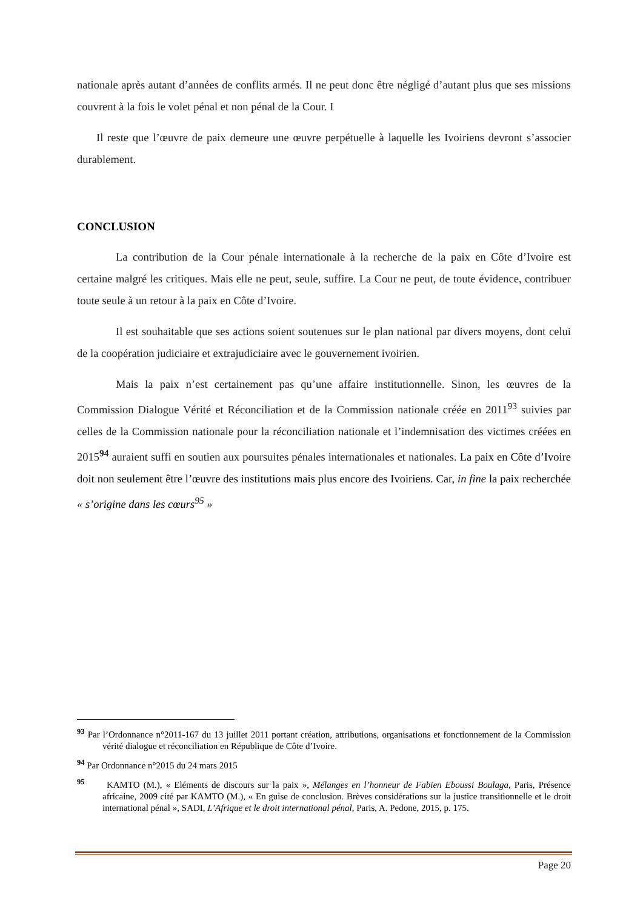nationale après autant d’années de conflits armés. Il ne peut donc être négligé d’autant plus que ses missions couvrent à la fois le volet pénal et non pénal de la Cour. I
Il reste que l’œuvre de paix demeure une œuvre perpétuelle à laquelle les Ivoiriens devront s’associer durablement.
CONCLUSION
La contribution de la Cour pénale internationale à la recherche de la paix en Côte d’Ivoire est certaine malgré les critiques. Mais elle ne peut, seule, suffire. La Cour ne peut, de toute évidence, contribuer toute seule à un retour à la paix en Côte d’Ivoire.
Il est souhaitable que ses actions soient soutenues sur le plan national par divers moyens, dont celui de la coopération judiciaire et extrajudiciaire avec le gouvernement ivoirien.
Mais la paix n’est certainement pas qu’une affaire institutionnelle. Sinon, les œuvres de la Commission Dialogue Vérité et Réconciliation et de la Commission nationale créée en 2011<sup>93</sup> suivies par celles de la Commission nationale pour la réconciliation nationale et l’indemnisation des victimes créées en 2015<sup>94</sup> auraient suffi en soutien aux poursuites pénales internationales et nationales. La paix en Côte d’Ivoire doit non seulement être l’œuvre des institutions mais plus encore des Ivoiriens. Car, in fine la paix recherchée « s’origine dans les cœurs<sup>95</sup> »
<sup>93</sup> Par l’Ordonnance n°2011-167 du 13 juillet 2011 portant création, attributions, organisations et fonctionnement de la Commission vérité dialogue et réconciliation en République de Côte d’Ivoire.
<sup>94</sup> Par Ordonnance n°2015 du 24 mars 2015
<sup>95</sup> KAMTO (M.), « Eléments de discours sur la paix », Mélanges en l’honneur de Fabien Eboussi Boulaga, Paris, Présence africaine, 2009 cité par KAMTO (M.), « En guise de conclusion. Brèves considérations sur la justice transitionnelle et le droit international pénal », SADI, L’Afrique et le droit international pénal, Paris, A. Pedone, 2015, p. 175.
Page 20